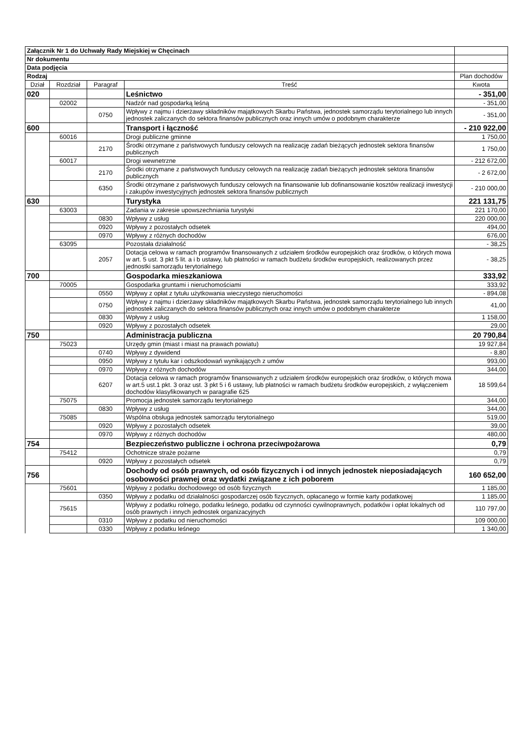| Załącznik Nr 1 do Uchwały Rady Miejskiej w Chęcinach | | | | |
| Nr dokumentu | | | | |
| Data podjęcia | | | | |
| Rodzaj | | | | Plan dochodów |
| Dział | Rozdział | Paragraf | Treść | Kwota |
| 020 | | | Leśnictwo | - 351,00 |
| | 02002 | | Nadzór nad gospodarką leśną | - 351,00 |
| | | 0750 | Wpływy z najmu i dzierżawy składników majątkowych Skarbu Państwa, jednostek samorządu terytorialnego lub innych jednostek zaliczanych do sektora finansów publicznych oraz innych umów o podobnym charakterze | - 351,00 |
| 600 | | | Transport i łączność | - 210 922,00 |
| | 60016 | | Drogi publiczne gminne | 1 750,00 |
| | | 2170 | Środki otrzymane z państwowych funduszy celowych na realizację zadań bieżących jednostek sektora finansów publicznych | 1 750,00 |
| | 60017 | | Drogi wewnetrzne | - 212 672,00 |
| | | 2170 | Środki otrzymane z państwowych funduszy celowych na realizację zadań bieżących jednostek sektora finansów publicznych | - 2 672,00 |
| | | 6350 | Środki otrzymane z państwowych funduszy celowych na finansowanie lub dofinansowanie kosztów realizacji inwestycji i zakupów inwestycyjnych jednostek sektora finansów publicznych | - 210 000,00 |
| 630 | | | Turystyka | 221 131,75 |
| | 63003 | | Zadania w zakresie upowszechniania turystyki | 221 170,00 |
| | | 0830 | Wpływy z usług | 220 000,00 |
| | | 0920 | Wpływy z pozostałych odsetek | 494,00 |
| | | 0970 | Wpływy z różnych dochodów | 676,00 |
| | 63095 | | Pozostała działalność | - 38,25 |
| | | 2057 | Dotacja celowa w ramach programów finansowanych z udziałem środków europejskich oraz środków, o których mowa w art. 5 ust. 3 pkt 5 lit. a i b ustawy, lub płatności w ramach budżetu środków europejskich, realizowanych przez jednostki samorządu terytorialnego | - 38,25 |
| 700 | | | Gospodarka mieszkaniowa | 333,92 |
| | 70005 | | Gospodarka gruntami i nieruchomościami | 333,92 |
| | | 0550 | Wpływy z opłat z tytułu użytkowania wieczystego nieruchomości | - 894,08 |
| | | 0750 | Wpływy z najmu i dzierżawy składników majątkowych Skarbu Państwa, jednostek samorządu terytorialnego lub innych jednostek zaliczanych do sektora finansów publicznych oraz innych umów o podobnym charakterze | 41,00 |
| | | 0830 | Wpływy z usług | 1 158,00 |
| | | 0920 | Wpływy z pozostałych odsetek | 29,00 |
| 750 | | | Administracja publiczna | 20 790,84 |
| | 75023 | | Urzędy gmin (miast i miast na prawach powiatu) | 19 927,84 |
| | | 0740 | Wpływy z dywidend | - 8,80 |
| | | 0950 | Wpływy z tytułu kar i odszkodowań wynikających z umów | 993,00 |
| | | 0970 | Wpływy z różnych dochodów | 344,00 |
| | | 6207 | Dotacja celowa w ramach programów finansowanych z udziałem środków europejskich oraz środków, o których mowa w art.5 ust.1 pkt. 3 oraz ust. 3 pkt 5 i 6 ustawy, lub płatności w ramach budżetu środków europejskich, z wyłączeniem dochodów klasyfikowanych w paragrafie 625 | 18 599,64 |
| | 75075 | | Promocja jednostek samorządu terytorialnego | 344,00 |
| | | 0830 | Wpływy z usług | 344,00 |
| | 75085 | | Wspólna obsługa jednostek samorządu terytorialnego | 519,00 |
| | | 0920 | Wpływy z pozostałych odsetek | 39,00 |
| | | 0970 | Wpływy z różnych dochodów | 480,00 |
| 754 | | | Bezpieczeństwo publiczne i ochrona przeciwpożarowa | 0,79 |
| | 75412 | | Ochotnicze straże pożarne | 0,79 |
| | | 0920 | Wpływy z pozostałych odsetek | 0,79 |
| 756 | | | Dochody od osób prawnych, od osób fizycznych i od innych jednostek nieposiadających osobowości prawnej oraz wydatki związane z ich poborem | 160 652,00 |
| | 75601 | | Wpływy z podatku dochodowego od osób fizycznych | 1 185,00 |
| | | 0350 | Wpływy z podatku od działalności gospodarczej osób fizycznych, opłacanego w formie karty podatkowej | 1 185,00 |
| | 75615 | | Wpływy z podatku rolnego, podatku leśnego, podatku od czynności cywilnoprawnych, podatków i opłat lokalnych od osób prawnych i innych jednostek organizacyjnych | 110 797,00 |
| | | 0310 | Wpływy z podatku od nieruchomości | 109 000,00 |
| | | 0330 | Wpływy z podatku leśnego | 1 340,00 |